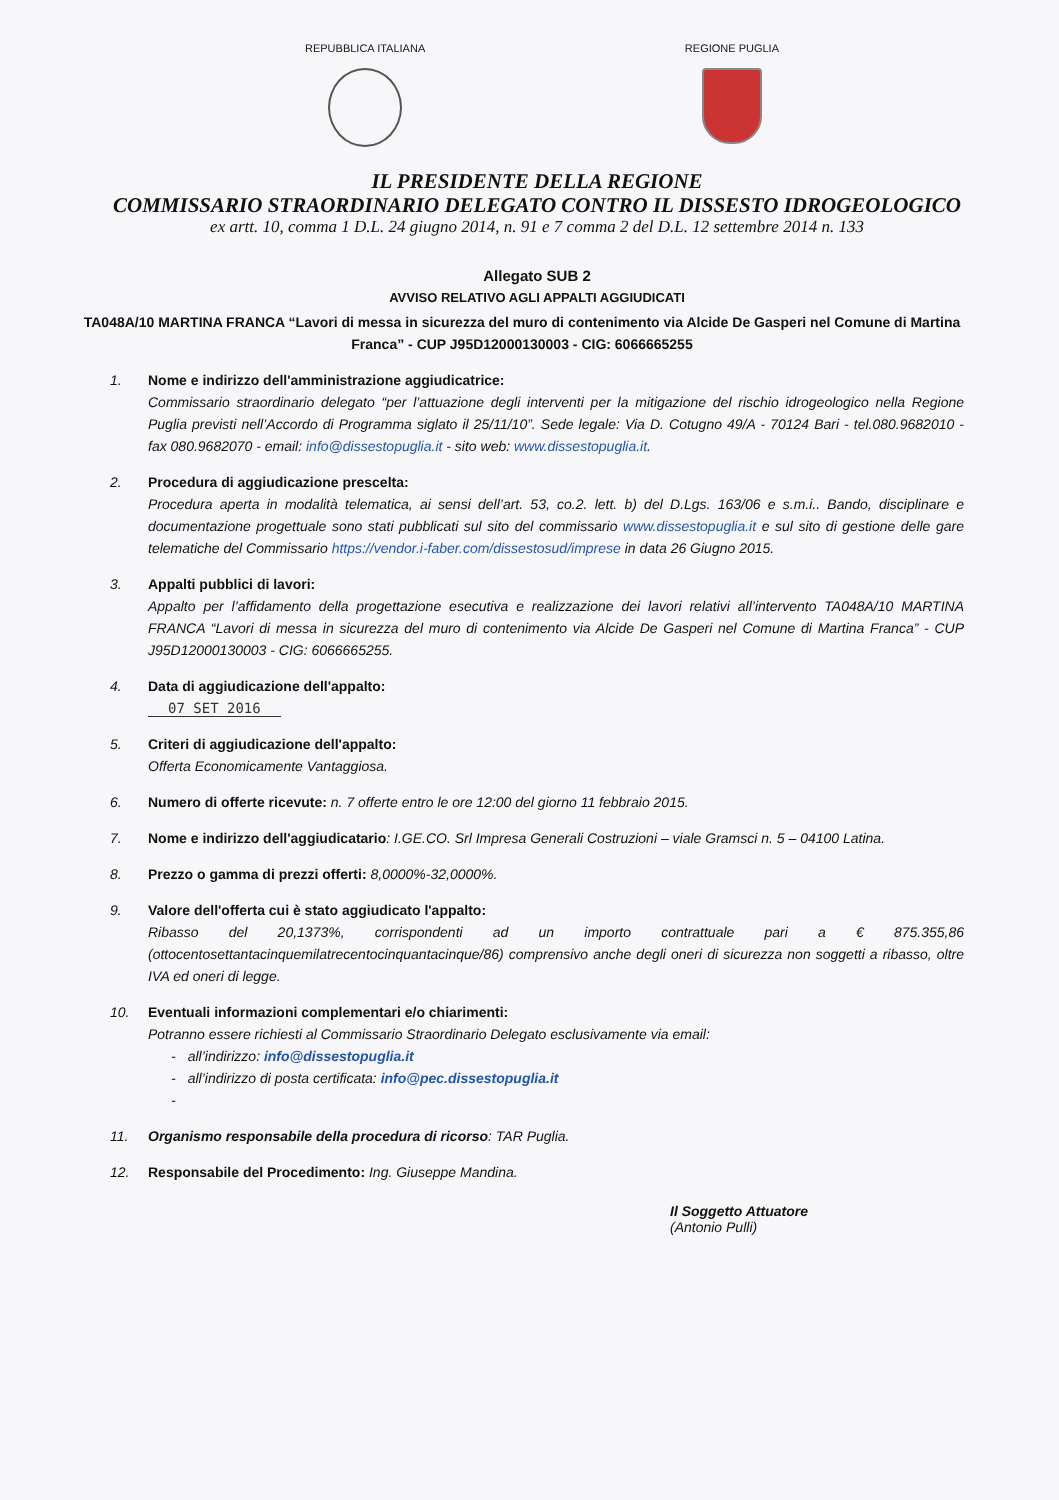REPUBBLICA ITALIANA REGIONE PUGLIA
IL PRESIDENTE DELLA REGIONE
COMMISSARIO STRAORDINARIO DELEGATO CONTRO IL DISSESTO IDROGEOLOGICO
ex artt. 10, comma 1 D.L. 24 giugno 2014, n. 91 e 7 comma 2 del D.L. 12 settembre 2014 n. 133
Allegato SUB 2
AVVISO RELATIVO AGLI APPALTI AGGIUDICATI
TA048A/10 MARTINA FRANCA “Lavori di messa in sicurezza del muro di contenimento via Alcide De Gasperi nel Comune di Martina Franca” - CUP J95D12000130003 - CIG: 6066665255
1. Nome e indirizzo dell'amministrazione aggiudicatrice:
Commissario straordinario delegato “per l’attuazione degli interventi per la mitigazione del rischio idrogeologico nella Regione Puglia previsti nell’Accordo di Programma siglato il 25/11/10”. Sede legale: Via D. Cotugno 49/A - 70124 Bari - tel.080.9682010 - fax 080.9682070 - email: info@dissestopuglia.it - sito web: www.dissestopuglia.it.
2. Procedura di aggiudicazione prescelta:
Procedura aperta in modalità telematica, ai sensi dell’art. 53, co.2. lett. b) del D.Lgs. 163/06 e s.m.i.. Bando, disciplinare e documentazione progettuale sono stati pubblicati sul sito del commissario www.dissestopuglia.it e sul sito di gestione delle gare telematiche del Commissario https://vendor.i-faber.com/dissestosud/imprese in data 26 Giugno 2015.
3. Appalti pubblici di lavori:
Appalto per l’affidamento della progettazione esecutiva e realizzazione dei lavori relativi all’intervento TA048A/10 MARTINA FRANCA “Lavori di messa in sicurezza del muro di contenimento via Alcide De Gasperi nel Comune di Martina Franca” - CUP J95D12000130003 - CIG: 6066665255.
4. Data di aggiudicazione dell'appalto:
07 SET 2016
5. Criteri di aggiudicazione dell'appalto:
Offerta Economicamente Vantaggiosa.
6. Numero di offerte ricevute: n. 7 offerte entro le ore 12:00 del giorno 11 febbraio 2015.
7. Nome e indirizzo dell'aggiudicatario: I.GE.CO. Srl Impresa Generali Costruzioni – viale Gramsci n. 5 – 04100 Latina.
8. Prezzo o gamma di prezzi offerti: 8,0000%-32,0000%.
9. Valore dell'offerta cui è stato aggiudicato l'appalto:
Ribasso del 20,1373%, corrispondenti ad un importo contrattuale pari a € 875.355,86 (ottocentosettantacinquemilatrecentocinquantacinque/86) comprensivo anche degli oneri di sicurezza non soggetti a ribasso, oltre IVA ed oneri di legge.
10. Eventuali informazioni complementari e/o chiarimenti:
Potranno essere richiesti al Commissario Straordinario Delegato esclusivamente via email:
- all’indirizzo: info@dissestopuglia.it
- all’indirizzo di posta certificata: info@pec.dissestopuglia.it
-
11. Organismo responsabile della procedura di ricorso: TAR Puglia.
12. Responsabile del Procedimento: Ing. Giuseppe Mandina.
Il Soggetto Attuatore
(Antonio Pulli)